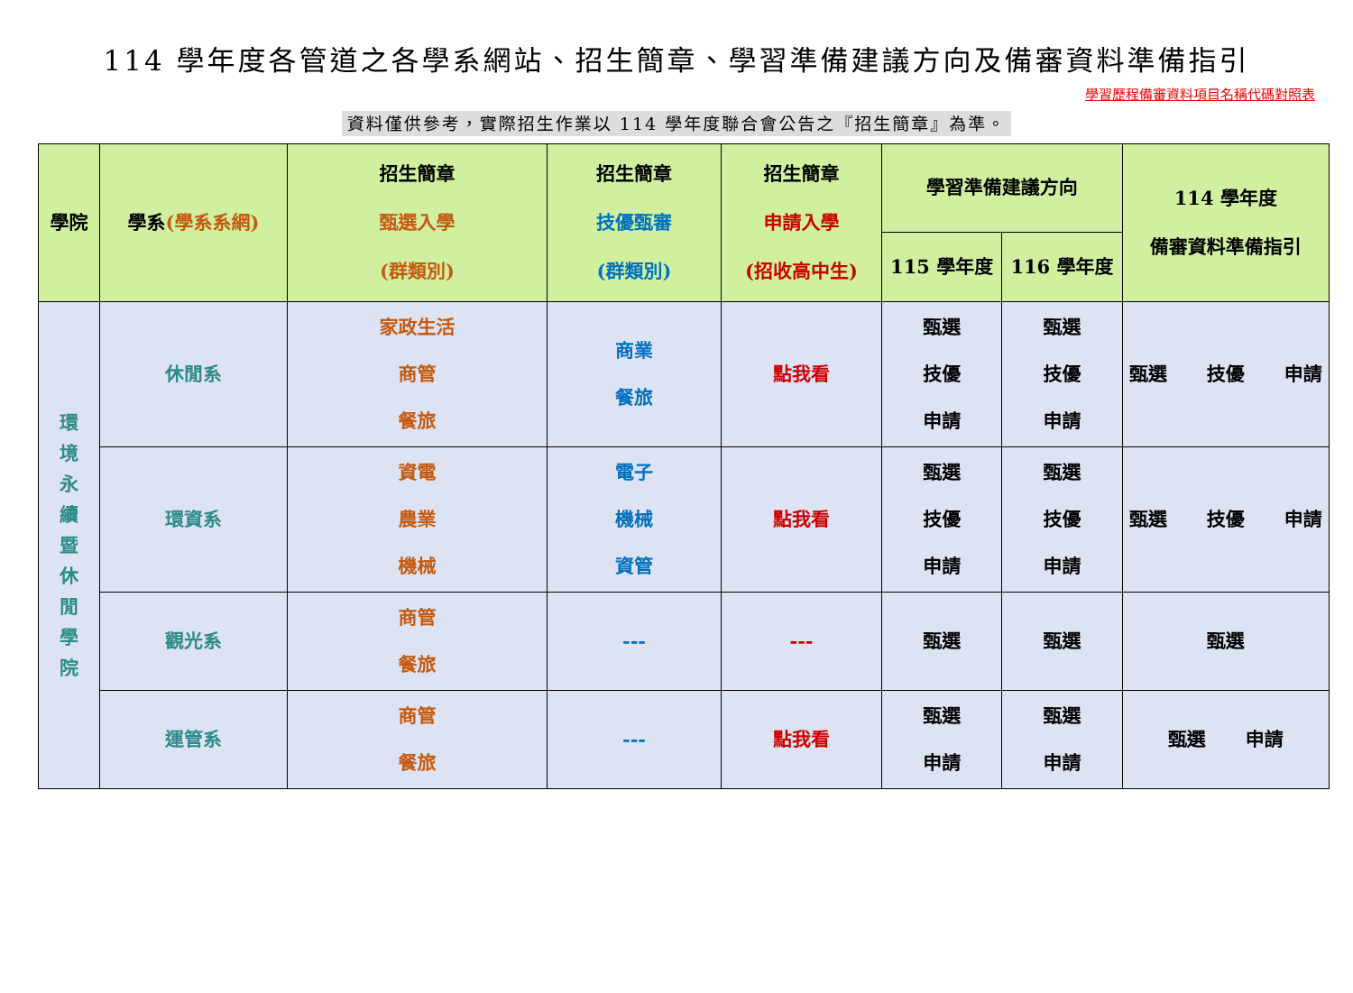114 學年度各管道之各學系網站、招生簡章、學習準備建議方向及備審資料準備指引
學習歷程備審資料項目名稱代碼對照表
資料僅供參考，實際招生作業以 114 學年度聯合會公告之『招生簡章』為準。
| 學院 | 學系 (學系系網) | 招生簡章 甄選入學 (群類別) | 招生簡章 技優甄審 (群類別) | 招生簡章 申請入學 (招收高中生) | 學習準備建議方向 | | 114 學年度 備審資料準備指引 |
| --- | --- | --- | --- | --- | --- | --- | --- |
| | | | | | 115 學年度 | 116 學年度 | |
| 環 境 永 續 暨 休 閒 學 院 | 休閒系 | 家政生活 商管 餐旅 | 商業 餐旅 | 點我看 | 甄選 技優 申請 | 甄選 技優 申請 | 甄選 技優 申請 |
| | 環資系 | 資電 農業 機械 | 電子 機械 資管 | 點我看 | 甄選 技優 申請 | 甄選 技優 申請 | 甄選 技優 申請 |
| | 觀光系 | 商管 餐旅 | --- | --- | 甄選 | 甄選 | 甄選 |
| | 運管系 | 商管 餐旅 | --- | 點我看 | 甄選 申請 | 甄選 申請 | 甄選 申請 |